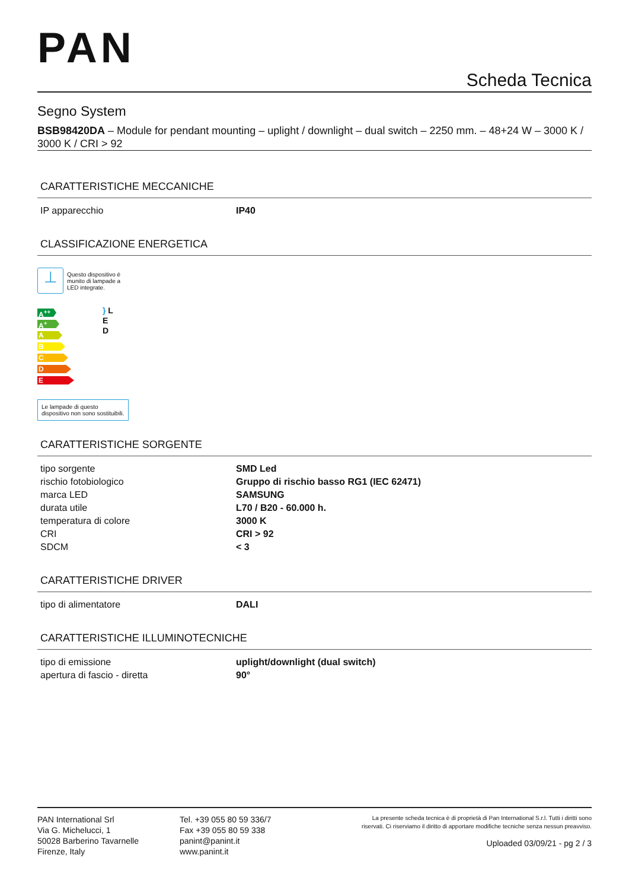PAN
Scheda Tecnica
Segno System
BSB98420DA – Module for pendant mounting – uplight / downlight – dual switch – 2250 mm. – 48+24 W – 3000 K / 3000 K / CRI > 92
CARATTERISTICHE MECCANICHE
| IP apparecchio | IP40 |
CLASSIFICAZIONE ENERGETICA
⊥
Questo dispositivo è munito di lampade a LED integrate.
A<sup>++</sup>
A<sup>+</sup>
A
B
C
D
E
} L
E
D
Le lampade di questo dispositivo non sono sostituibili.
CARATTERISTICHE SORGENTE
| tipo sorgente | SMD Led |
| rischio fotobiologico | Gruppo di rischio basso RG1 (IEC 62471) |
| marca LED | SAMSUNG |
| durata utile | L70 / B20 - 60.000 h. |
| temperatura di colore | 3000 K |
| CRI | CRI > 92 |
| SDCM | < 3 |
CARATTERISTICHE DRIVER
| tipo di alimentatore | DALI |
CARATTERISTICHE ILLUMINOTECNICHE
| tipo di emissione | uplight/downlight (dual switch) |
| apertura di fascio - diretta | 90° |
PAN International Srl
Via G. Michelucci, 1
50028 Barberino Tavarnelle
Firenze, Italy
Tel. +39 055 80 59 336/7
Fax +39 055 80 59 338
panint@panint.it
www.panint.it
La presente scheda tecnica è di proprietà di Pan International S.r.l. Tutti i diritti sono riservati. Ci riserviamo il diritto di apportare modifiche tecniche senza nessun preavviso.
Uploaded 03/09/21 - pg 2 / 3